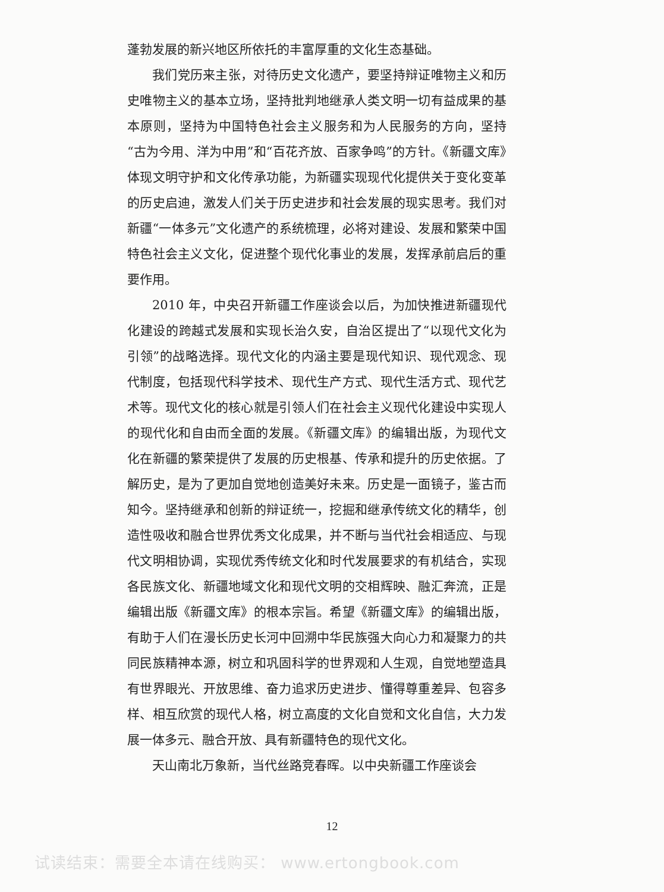蓬勃发展的新兴地区所依托的丰富厚重的文化生态基础。
我们党历来主张，对待历史文化遗产，要坚持辩证唯物主义和历史唯物主义的基本立场，坚持批判地继承人类文明一切有益成果的基本原则，坚持为中国特色社会主义服务和为人民服务的方向，坚持“古为今用、洋为中用”和“百花齐放、百家争鸣”的方针。《新疆文库》体现文明守护和文化传承功能，为新疆实现现代化提供关于变化变革的历史启迪，激发人们关于历史进步和社会发展的现实思考。我们对新疆“一体多元”文化遗产的系统梳理，必将对建设、发展和繁荣中国特色社会主义文化，促进整个现代化事业的发展，发挥承前启后的重要作用。
2010 年，中央召开新疆工作座谈会以后，为加快推进新疆现代化建设的跨越式发展和实现长治久安，自治区提出了“以现代文化为引领”的战略选择。现代文化的内涵主要是现代知识、现代观念、现代制度，包括现代科学技术、现代生产方式、现代生活方式、现代艺术等。现代文化的核心就是引领人们在社会主义现代化建设中实现人的现代化和自由而全面的发展。《新疆文库》的编辑出版，为现代文化在新疆的繁荣提供了发展的历史根基、传承和提升的历史依据。了解历史，是为了更加自觉地创造美好未来。历史是一面镜子，鉴古而知今。坚持继承和创新的辩证统一，挖掘和继承传统文化的精华，创造性吸收和融合世界优秀文化成果，并不断与当代社会相适应、与现代文明相协调，实现优秀传统文化和时代发展要求的有机结合，实现各民族文化、新疆地域文化和现代文明的交相辉映、融汇奔流，正是编辑出版《新疆文库》的根本宗旨。希望《新疆文库》的编辑出版，有助于人们在漫长历史长河中回溯中华民族强大向心力和凝聚力的共同民族精神本源，树立和巩固科学的世界观和人生观，自觉地塑造具有世界眼光、开放思维、奋力追求历史进步、懂得尊重差异、包容多样、相互欣赏的现代人格，树立高度的文化自觉和文化自信，大力发展一体多元、融合开放、具有新疆特色的现代文化。
天山南北万象新，当代丝路竞春晖。以中央新疆工作座谈会
12
试读结束：需要全本请在线购买： www.ertongbook.com